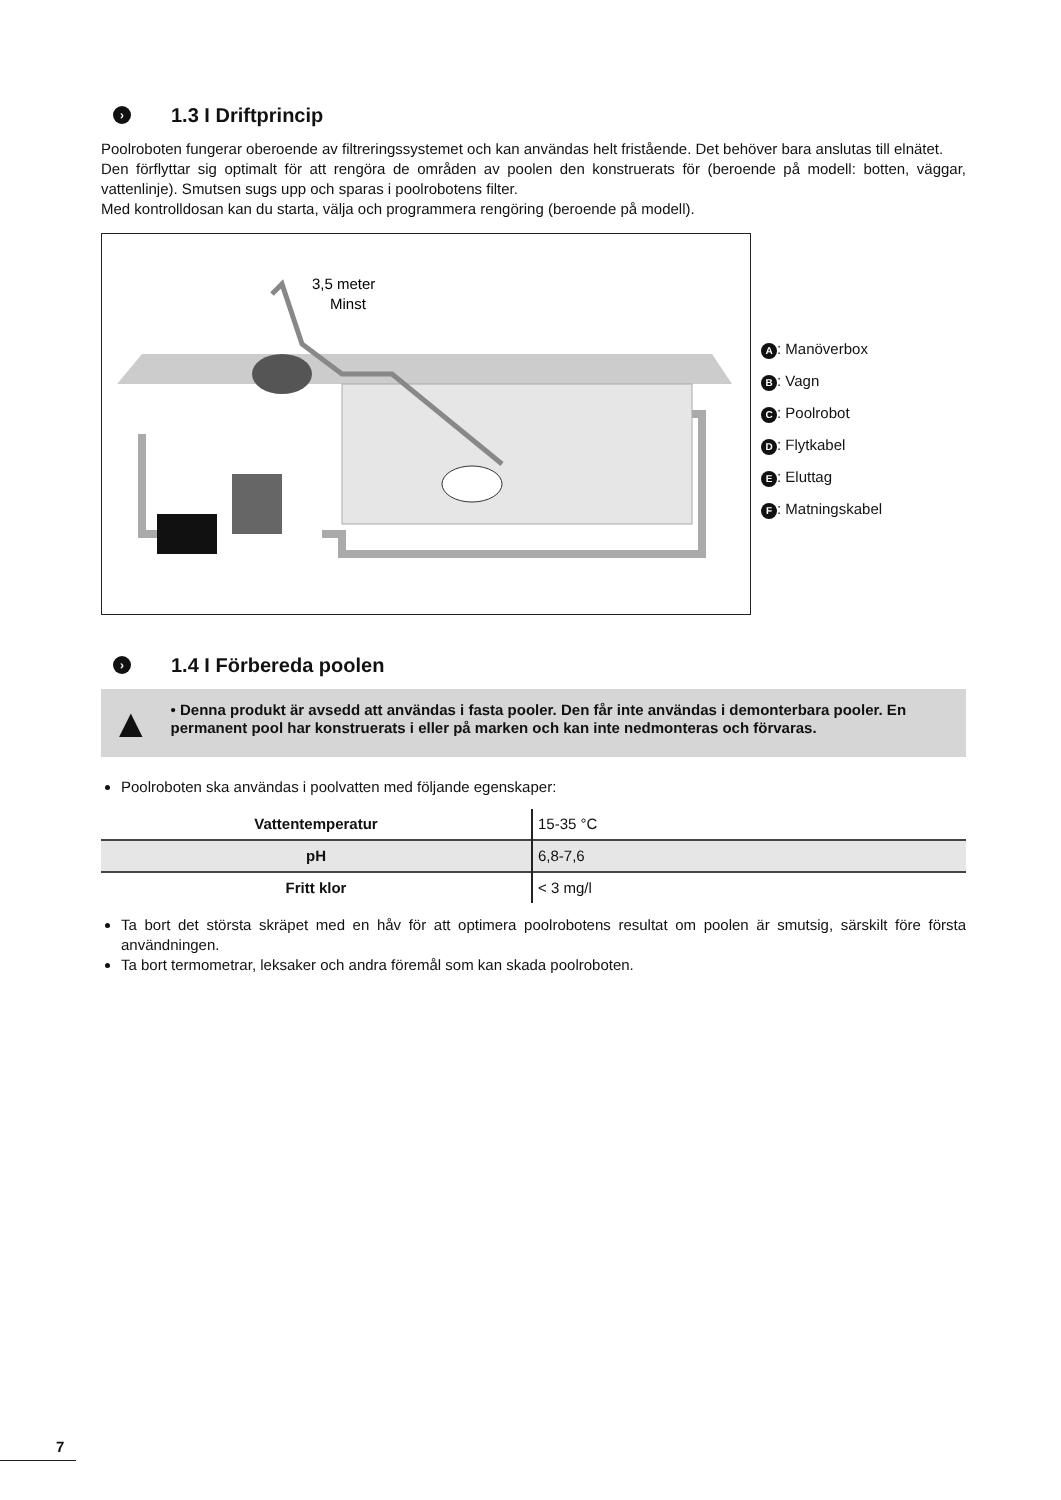› 1.3 I Driftprincip
Poolroboten fungerar oberoende av filtreringssystemet och kan användas helt fristående. Det behöver bara anslutas till elnätet.
Den förflyttar sig optimalt för att rengöra de områden av poolen den konstruerats för (beroende på modell: botten, väggar, vattenlinje). Smutsen sugs upp och sparas i poolrobotens filter.
Med kontrolldosan kan du starta, välja och programmera rengöring (beroende på modell).
3,5 meter
Minst
A: Manöverbox
B: Vagn
C: Poolrobot
D: Flytkabel
E: Eluttag
F: Matningskabel
› 1.4 I Förbereda poolen
▲
• Denna produkt är avsedd att användas i fasta pooler. Den får inte användas i demonterbara pooler. En permanent pool har konstruerats i eller på marken och kan inte nedmonteras och förvaras.
Poolroboten ska användas i poolvatten med följande egenskaper:
| Vattentemperatur | 15-35 °C |
| pH | 6,8-7,6 |
| Fritt klor | < 3 mg/l |
Ta bort det största skräpet med en håv för att optimera poolrobotens resultat om poolen är smutsig, särskilt före första användningen.
Ta bort termometrar, leksaker och andra föremål som kan skada poolroboten.
7